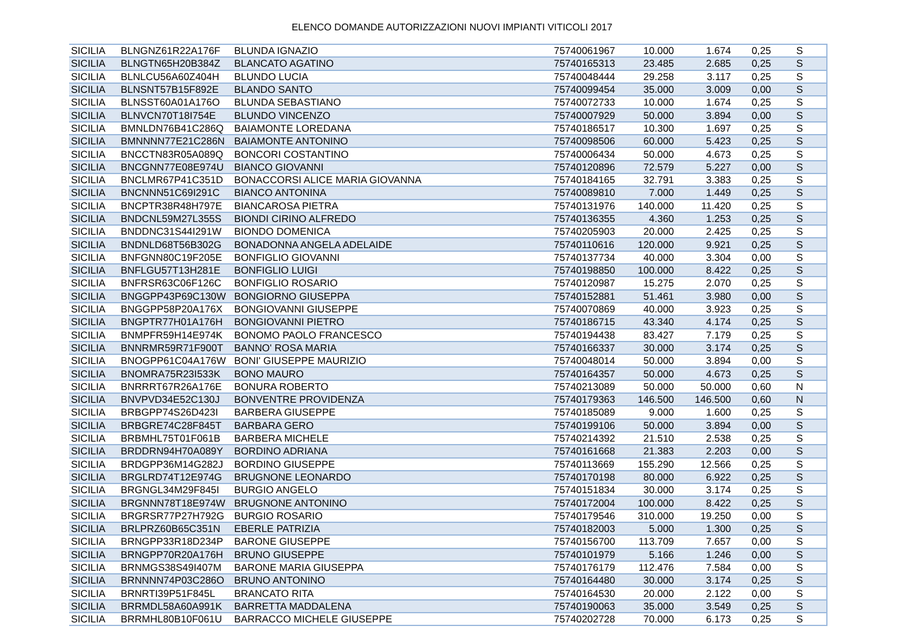ELENCO DOMANDE AUTORIZZAZIONI NUOVI IMPIANTI VITICOLI 2017
| SICILIA | BLNGNZ61R22A176F | BLUNDA IGNAZIO | 75740061967 | 10.000 | 1.674 | 0,25 | S |
| SICILIA | BLNGTN65H20B384Z | BLANCATO AGATINO | 75740165313 | 23.485 | 2.685 | 0,25 | S |
| SICILIA | BLNLCU56A60Z404H | BLUNDO LUCIA | 75740048444 | 29.258 | 3.117 | 0,25 | S |
| SICILIA | BLNSNT57B15F892E | BLANDO SANTO | 75740099454 | 35.000 | 3.009 | 0,00 | S |
| SICILIA | BLNSST60A01A176O | BLUNDA SEBASTIANO | 75740072733 | 10.000 | 1.674 | 0,25 | S |
| SICILIA | BLNVCN70T18I754E | BLUNDO VINCENZO | 75740007929 | 50.000 | 3.894 | 0,00 | S |
| SICILIA | BMNLDN76B41C286Q | BAIAMONTE LOREDANA | 75740186517 | 10.300 | 1.697 | 0,25 | S |
| SICILIA | BMNNNN77E21C286N | BAIAMONTE ANTONINO | 75740098506 | 60.000 | 5.423 | 0,25 | S |
| SICILIA | BNCCTN83R05A089Q | BONCORI COSTANTINO | 75740006434 | 50.000 | 4.673 | 0,25 | S |
| SICILIA | BNCGNN77E08E974U | BIANCO GIOVANNI | 75740120896 | 72.579 | 5.227 | 0,00 | S |
| SICILIA | BNCLMR67P41C351D | BONACCORSI ALICE MARIA GIOVANNA | 75740184165 | 32.791 | 3.383 | 0,25 | S |
| SICILIA | BNCNNN51C69I291C | BIANCO ANTONINA | 75740089810 | 7.000 | 1.449 | 0,25 | S |
| SICILIA | BNCPTR38R48H797E | BIANCAROSA PIETRA | 75740131976 | 140.000 | 11.420 | 0,25 | S |
| SICILIA | BNDCNL59M27L355S | BIONDI CIRINO ALFREDO | 75740136355 | 4.360 | 1.253 | 0,25 | S |
| SICILIA | BNDDNC31S44I291W | BIONDO DOMENICA | 75740205903 | 20.000 | 2.425 | 0,25 | S |
| SICILIA | BNDNLD68T56B302G | BONADONNA ANGELA ADELAIDE | 75740110616 | 120.000 | 9.921 | 0,25 | S |
| SICILIA | BNFGNN80C19F205E | BONFIGLIO GIOVANNI | 75740137734 | 40.000 | 3.304 | 0,00 | S |
| SICILIA | BNFLGU57T13H281E | BONFIGLIO LUIGI | 75740198850 | 100.000 | 8.422 | 0,25 | S |
| SICILIA | BNFRSR63C06F126C | BONFIGLIO ROSARIO | 75740120987 | 15.275 | 2.070 | 0,25 | S |
| SICILIA | BNGGPP43P69C130W | BONGIORNO GIUSEPPA | 75740152881 | 51.461 | 3.980 | 0,00 | S |
| SICILIA | BNGGPP58P20A176X | BONGIOVANNI GIUSEPPE | 75740070869 | 40.000 | 3.923 | 0,25 | S |
| SICILIA | BNGPTR77H01A176H | BONGIOVANNI PIETRO | 75740186715 | 43.340 | 4.174 | 0,25 | S |
| SICILIA | BNMPFR59H14E974K | BONOMO PAOLO FRANCESCO | 75740194438 | 83.427 | 7.179 | 0,25 | S |
| SICILIA | BNNRMR59R71F900T | BANNO' ROSA MARIA | 75740166337 | 30.000 | 3.174 | 0,25 | S |
| SICILIA | BNOGPP61C04A176W | BONI' GIUSEPPE MAURIZIO | 75740048014 | 50.000 | 3.894 | 0,00 | S |
| SICILIA | BNOMRA75R23I533K | BONO MAURO | 75740164357 | 50.000 | 4.673 | 0,25 | S |
| SICILIA | BNRRRT67R26A176E | BONURA ROBERTO | 75740213089 | 50.000 | 50.000 | 0,60 | N |
| SICILIA | BNVPVD34E52C130J | BONVENTRE PROVIDENZA | 75740179363 | 146.500 | 146.500 | 0,60 | N |
| SICILIA | BRBGPP74S26D423I | BARBERA GIUSEPPE | 75740185089 | 9.000 | 1.600 | 0,25 | S |
| SICILIA | BRBGRE74C28F845T | BARBARA GERO | 75740199106 | 50.000 | 3.894 | 0,00 | S |
| SICILIA | BRBMHL75T01F061B | BARBERA MICHELE | 75740214392 | 21.510 | 2.538 | 0,25 | S |
| SICILIA | BRDDRN94H70A089Y | BORDINO ADRIANA | 75740161668 | 21.383 | 2.203 | 0,00 | S |
| SICILIA | BRDGPP36M14G282J | BORDINO GIUSEPPE | 75740113669 | 155.290 | 12.566 | 0,25 | S |
| SICILIA | BRGLRD74T12E974G | BRUGNONE LEONARDO | 75740170198 | 80.000 | 6.922 | 0,25 | S |
| SICILIA | BRGNGL34M29F845I | BURGIO ANGELO | 75740151834 | 30.000 | 3.174 | 0,25 | S |
| SICILIA | BRGNNN78T18E974W | BRUGNONE ANTONINO | 75740172004 | 100.000 | 8.422 | 0,25 | S |
| SICILIA | BRGRSR77P27H792G | BURGIO ROSARIO | 75740179546 | 310.000 | 19.250 | 0,00 | S |
| SICILIA | BRLPRZ60B65C351N | EBERLE PATRIZIA | 75740182003 | 5.000 | 1.300 | 0,25 | S |
| SICILIA | BRNGPP33R18D234P | BARONE GIUSEPPE | 75740156700 | 113.709 | 7.657 | 0,00 | S |
| SICILIA | BRNGPP70R20A176H | BRUNO GIUSEPPE | 75740101979 | 5.166 | 1.246 | 0,00 | S |
| SICILIA | BRNMGS38S49I407M | BARONE MARIA GIUSEPPA | 75740176179 | 112.476 | 7.584 | 0,00 | S |
| SICILIA | BRNNNN74P03C286O | BRUNO ANTONINO | 75740164480 | 30.000 | 3.174 | 0,25 | S |
| SICILIA | BRNRTI39P51F845L | BRANCATO RITA | 75740164530 | 20.000 | 2.122 | 0,00 | S |
| SICILIA | BRRMDL58A60A991K | BARRETTA MADDALENA | 75740190063 | 35.000 | 3.549 | 0,25 | S |
| SICILIA | BRRMHL80B10F061U | BARRACCO MICHELE GIUSEPPE | 75740202728 | 70.000 | 6.173 | 0,25 | S |